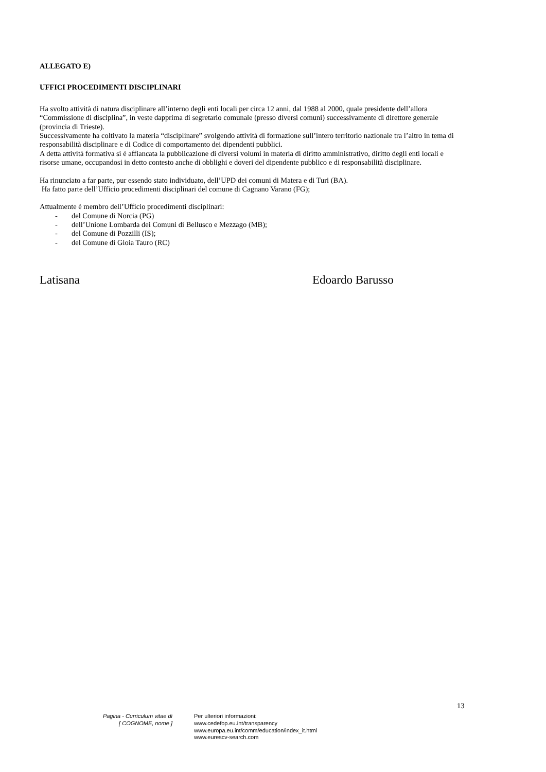ALLEGATO E)
UFFICI PROCEDIMENTI DISCIPLINARI
Ha svolto attività di natura disciplinare all’interno degli enti locali per circa 12 anni, dal 1988 al 2000, quale presidente dell’allora “Commissione di disciplina”, in veste dapprima di segretario comunale (presso diversi comuni) successivamente di direttore generale (provincia di Trieste).
Successivamente ha coltivato la materia “disciplinare” svolgendo attività di formazione sull’intero territorio nazionale tra l’altro in tema di responsabilità disciplinare e di Codice di comportamento dei dipendenti pubblici.
A detta attività formativa si è affiancata la pubblicazione di diversi volumi in materia di diritto amministrativo, diritto degli enti locali e risorse umane, occupandosi in detto contesto anche di obblighi e doveri del dipendente pubblico e di responsabilità disciplinare.
Ha rinunciato a far parte, pur essendo stato individuato, dell’UPD dei comuni di Matera e di Turi (BA).
Ha fatto parte dell’Ufficio procedimenti disciplinari del comune di Cagnano Varano (FG);
Attualmente è membro dell’Ufficio procedimenti disciplinari:
- del Comune di Norcia (PG)
- dell’Unione Lombarda dei Comuni di Bellusco e Mezzago (MB);
- del Comune di Pozzilli (IS);
- del Comune di Gioia Tauro (RC)
Latisana Edoardo Barusso
13
Pagina - Curriculum vitae di
[ COGNOME, nome ]
Per ulteriori informazioni:
www.cedefop.eu.int/transparency
www.europa.eu.int/comm/education/index_it.html
www.eurescv-search.com